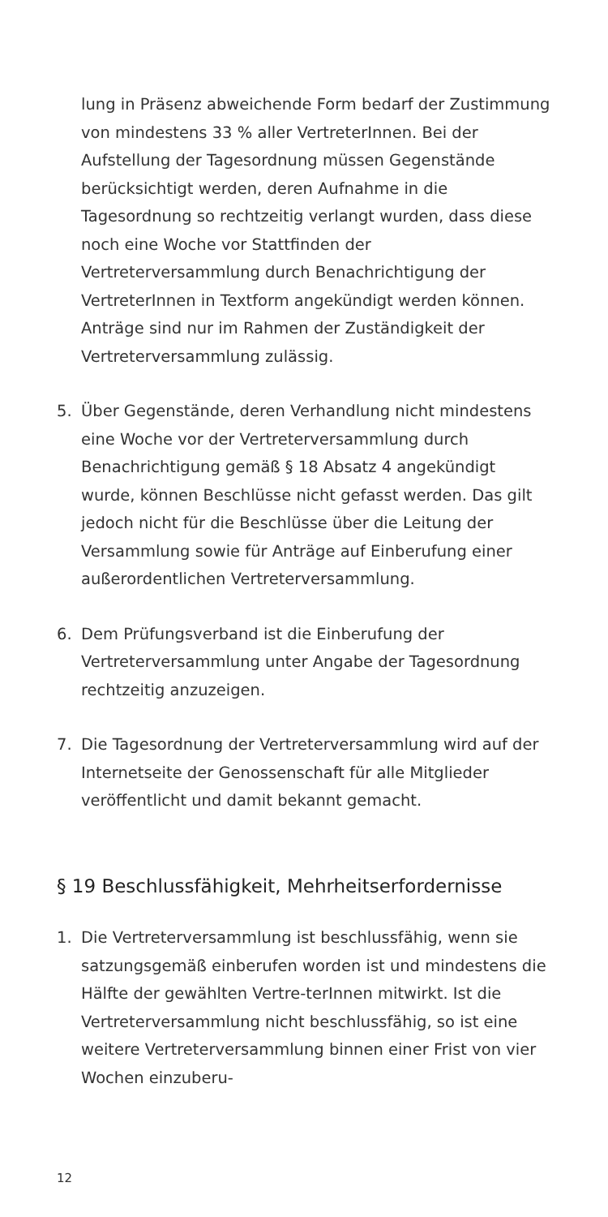lung in Präsenz abweichende Form bedarf der Zustimmung von mindestens 33 % aller VertreterInnen. Bei der Aufstellung der Tagesordnung müssen Gegenstände berücksichtigt werden, deren Aufnahme in die Tagesordnung so rechtzeitig verlangt wurden, dass diese noch eine Woche vor Stattfinden der Vertreterversammlung durch Benachrichtigung der VertreterInnen in Textform angekündigt werden können. Anträge sind nur im Rahmen der Zuständigkeit der Vertreterversammlung zulässig.
5. Über Gegenstände, deren Verhandlung nicht mindestens eine Woche vor der Vertreterversammlung durch Benachrichtigung gemäß § 18 Absatz 4 angekündigt wurde, können Beschlüsse nicht gefasst werden. Das gilt jedoch nicht für die Beschlüsse über die Leitung der Versammlung sowie für Anträge auf Einberufung einer außerordentlichen Vertreterversammlung.
6. Dem Prüfungsverband ist die Einberufung der Vertreterversammlung unter Angabe der Tagesordnung rechtzeitig anzuzeigen.
7. Die Tagesordnung der Vertreterversammlung wird auf der Internetseite der Genossenschaft für alle Mitglieder veröffentlicht und damit bekannt gemacht.
§ 19 Beschlussfähigkeit, Mehrheitserfordernisse
1. Die Vertreterversammlung ist beschlussfähig, wenn sie satzungsgemäß einberufen worden ist und mindestens die Hälfte der gewählten Vertre-terInnen mitwirkt. Ist die Vertreterversammlung nicht beschlussfähig, so ist eine weitere Vertreterversammlung binnen einer Frist von vier Wochen einzuberu-
12